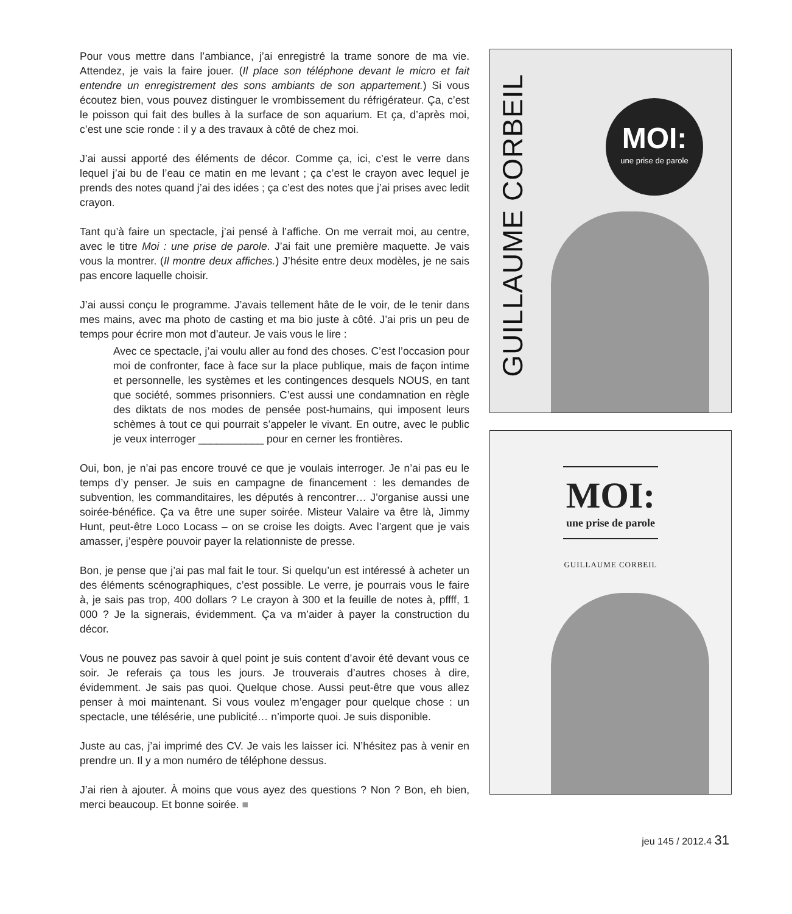Pour vous mettre dans l’ambiance, j’ai enregistré la trame sonore de ma vie. Attendez, je vais la faire jouer. (Il place son téléphone devant le micro et fait entendre un enregistrement des sons ambiants de son appartement.) Si vous écoutez bien, vous pouvez distinguer le vrombissement du réfrigérateur. Ça, c’est le poisson qui fait des bulles à la surface de son aquarium. Et ça, d’après moi, c’est une scie ronde : il y a des travaux à côté de chez moi.
J’ai aussi apporté des éléments de décor. Comme ça, ici, c’est le verre dans lequel j’ai bu de l’eau ce matin en me levant ; ça c’est le crayon avec lequel je prends des notes quand j’ai des idées ; ça c’est des notes que j’ai prises avec ledit crayon.
Tant qu’à faire un spectacle, j’ai pensé à l’affiche. On me verrait moi, au centre, avec le titre Moi : une prise de parole. J’ai fait une première maquette. Je vais vous la montrer. (Il montre deux affiches.) J’hésite entre deux modèles, je ne sais pas encore laquelle choisir.
J’ai aussi conçu le programme. J’avais tellement hâte de le voir, de le tenir dans mes mains, avec ma photo de casting et ma bio juste à côté. J’ai pris un peu de temps pour écrire mon mot d’auteur. Je vais vous le lire :
Avec ce spectacle, j’ai voulu aller au fond des choses. C’est l’occasion pour moi de confronter, face à face sur la place publique, mais de façon intime et personnelle, les systèmes et les contingences desquels NOUS, en tant que société, sommes prisonniers. C’est aussi une condamnation en règle des diktats de nos modes de pensée post-humains, qui imposent leurs schèmes à tout ce qui pourrait s’appeler le vivant. En outre, avec le public je veux interroger ___________ pour en cerner les frontières.
Oui, bon, je n’ai pas encore trouvé ce que je voulais interroger. Je n’ai pas eu le temps d’y penser. Je suis en campagne de financement : les demandes de subvention, les commanditaires, les députés à rencontrer… J’organise aussi une soirée-bénéfice. Ça va être une super soirée. Misteur Valaire va être là, Jimmy Hunt, peut-être Loco Locass – on se croise les doigts. Avec l’argent que je vais amasser, j’espère pouvoir payer la relationniste de presse.
Bon, je pense que j’ai pas mal fait le tour. Si quelqu’un est intéressé à acheter un des éléments scénographiques, c’est possible. Le verre, je pourrais vous le faire à, je sais pas trop, 400 dollars ? Le crayon à 300 et la feuille de notes à, pffff, 1 000 ? Je la signerais, évidemment. Ça va m’aider à payer la construction du décor.
Vous ne pouvez pas savoir à quel point je suis content d’avoir été devant vous ce soir. Je referais ça tous les jours. Je trouverais d’autres choses à dire, évidemment. Je sais pas quoi. Quelque chose. Aussi peut-être que vous allez penser à moi maintenant. Si vous voulez m’engager pour quelque chose : un spectacle, une télésérie, une publicité… n’importe quoi. Je suis disponible.
Juste au cas, j’ai imprimé des CV. Je vais les laisser ici. N’hésitez pas à venir en prendre un. Il y a mon numéro de téléphone dessus.
J’ai rien à ajouter. À moins que vous ayez des questions ? Non ? Bon, eh bien, merci beaucoup. Et bonne soirée. ■
GUILLAUME CORBEIL
MOI:
une prise de parole
MOI:
une prise de parole
GUILLAUME CORBEIL
jeu 145 / 2012.4 31